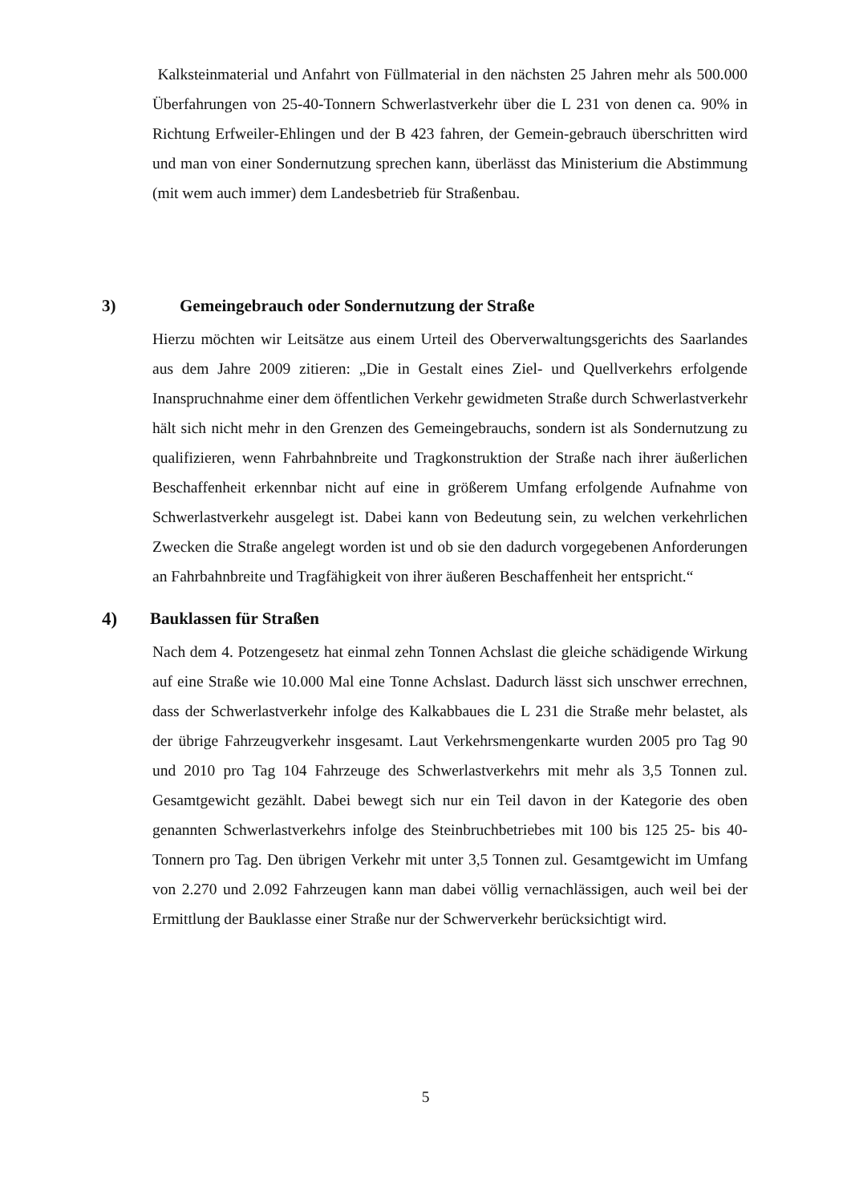Kalksteinmaterial und Anfahrt von Füllmaterial in den nächsten 25 Jahren mehr als 500.000 Überfahrungen von 25-40-Tonnern Schwerlastverkehr über die L 231 von denen ca. 90% in Richtung Erfweiler-Ehlingen und der B 423 fahren, der Gemein-gebrauch überschritten wird und man von einer Sondernutzung sprechen kann, überlässt das Ministerium die Abstimmung (mit wem auch immer) dem Landesbetrieb für Straßenbau.
3) Gemeingebrauch oder Sondernutzung der Straße
Hierzu möchten wir Leitsätze aus einem Urteil des Oberverwaltungsgerichts des Saarlandes aus dem Jahre 2009 zitieren: „Die in Gestalt eines Ziel- und Quellverkehrs erfolgende Inanspruchnahme einer dem öffentlichen Verkehr gewidmeten Straße durch Schwerlastverkehr hält sich nicht mehr in den Grenzen des Gemeingebrauchs, sondern ist als Sondernutzung zu qualifizieren, wenn Fahrbahnbreite und Tragkonstruktion der Straße nach ihrer äußerlichen Beschaffenheit erkennbar nicht auf eine in größerem Umfang erfolgende Aufnahme von Schwerlastverkehr ausgelegt ist. Dabei kann von Bedeutung sein, zu welchen verkehrlichen Zwecken die Straße angelegt worden ist und ob sie den dadurch vorgegebenen Anforderungen an Fahrbahnbreite und Tragfähigkeit von ihrer äußeren Beschaffenheit her entspricht.“
4) Bauklassen für Straßen
Nach dem 4. Potzengesetz hat einmal zehn Tonnen Achslast die gleiche schädigende Wirkung auf eine Straße wie 10.000 Mal eine Tonne Achslast. Dadurch lässt sich unschwer errechnen, dass der Schwerlastverkehr infolge des Kalkabbaues die L 231 die Straße mehr belastet, als der übrige Fahrzeugverkehr insgesamt. Laut Verkehrsmengenkarte wurden 2005 pro Tag 90 und 2010 pro Tag 104 Fahrzeuge des Schwerlastverkehrs mit mehr als 3,5 Tonnen zul. Gesamtgewicht gezählt. Dabei bewegt sich nur ein Teil davon in der Kategorie des oben genannten Schwerlastverkehrs infolge des Steinbruchbetriebes mit 100 bis 125 25- bis 40-Tonnern pro Tag. Den übrigen Verkehr mit unter 3,5 Tonnen zul. Gesamtgewicht im Umfang von 2.270 und 2.092 Fahrzeugen kann man dabei völlig vernachlässigen, auch weil bei der Ermittlung der Bauklasse einer Straße nur der Schwerverkehr berücksichtigt wird.
5